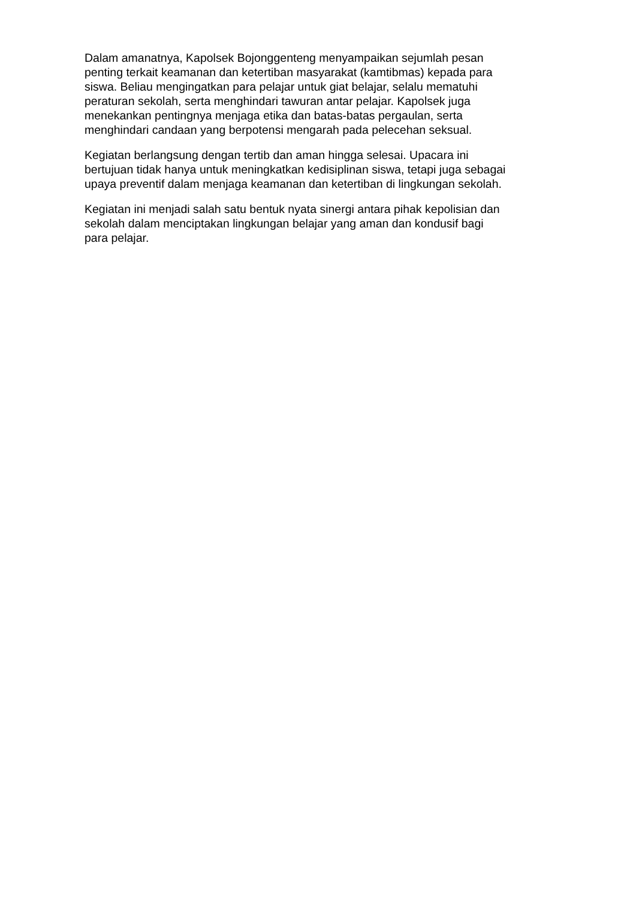Dalam amanatnya, Kapolsek Bojonggenteng menyampaikan sejumlah pesan
penting terkait keamanan dan ketertiban masyarakat (kamtibmas) kepada para
siswa. Beliau mengingatkan para pelajar untuk giat belajar, selalu mematuhi
peraturan sekolah, serta menghindari tawuran antar pelajar. Kapolsek juga
menekankan pentingnya menjaga etika dan batas-batas pergaulan, serta
menghindari candaan yang berpotensi mengarah pada pelecehan seksual.
Kegiatan berlangsung dengan tertib dan aman hingga selesai. Upacara ini
bertujuan tidak hanya untuk meningkatkan kedisiplinan siswa, tetapi juga sebagai
upaya preventif dalam menjaga keamanan dan ketertiban di lingkungan sekolah.
Kegiatan ini menjadi salah satu bentuk nyata sinergi antara pihak kepolisian dan
sekolah dalam menciptakan lingkungan belajar yang aman dan kondusif bagi
para pelajar.